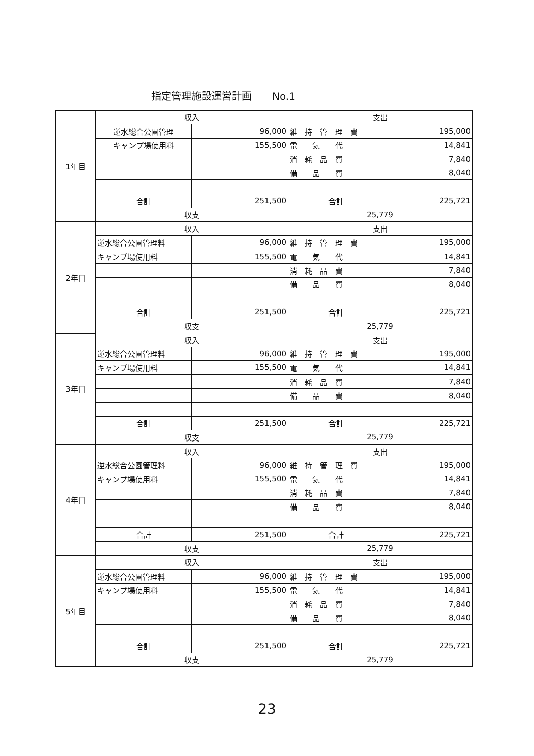指定管理施設運営計画　　No.1
| 1年目 | 収入 | | 支出 | |
| | 逆水総合公園管理 | 96,000 | 維 持 管 理 費 | 195,000 |
| | キャンプ場使用料 | 155,500 | 電 気 代 | 14,841 |
| | | | 消 耗 品 費 | 7,840 |
| | | | 備 品 費 | 8,040 |
| | 合計 | 251,500 | 合計 | 225,721 |
| | 収支 | | 25,779 | |
| 2年目 | 収入 | | 支出 | |
| | 逆水総合公園管理料 | 96,000 | 維 持 管 理 費 | 195,000 |
| | キャンプ場使用料 | 155,500 | 電 気 代 | 14,841 |
| | | | 消 耗 品 費 | 7,840 |
| | | | 備 品 費 | 8,040 |
| | 合計 | 251,500 | 合計 | 225,721 |
| | 収支 | | 25,779 | |
| 3年目 | 収入 | | 支出 | |
| | 逆水総合公園管理料 | 96,000 | 維 持 管 理 費 | 195,000 |
| | キャンプ場使用料 | 155,500 | 電 気 代 | 14,841 |
| | | | 消 耗 品 費 | 7,840 |
| | | | 備 品 費 | 8,040 |
| | 合計 | 251,500 | 合計 | 225,721 |
| | 収支 | | 25,779 | |
| 4年目 | 収入 | | 支出 | |
| | 逆水総合公園管理料 | 96,000 | 維 持 管 理 費 | 195,000 |
| | キャンプ場使用料 | 155,500 | 電 気 代 | 14,841 |
| | | | 消 耗 品 費 | 7,840 |
| | | | 備 品 費 | 8,040 |
| | 合計 | 251,500 | 合計 | 225,721 |
| | 収支 | | 25,779 | |
| 5年目 | 収入 | | 支出 | |
| | 逆水総合公園管理料 | 96,000 | 維 持 管 理 費 | 195,000 |
| | キャンプ場使用料 | 155,500 | 電 気 代 | 14,841 |
| | | | 消 耗 品 費 | 7,840 |
| | | | 備 品 費 | 8,040 |
| | 合計 | 251,500 | 合計 | 225,721 |
| | 収支 | | 25,779 | |
23